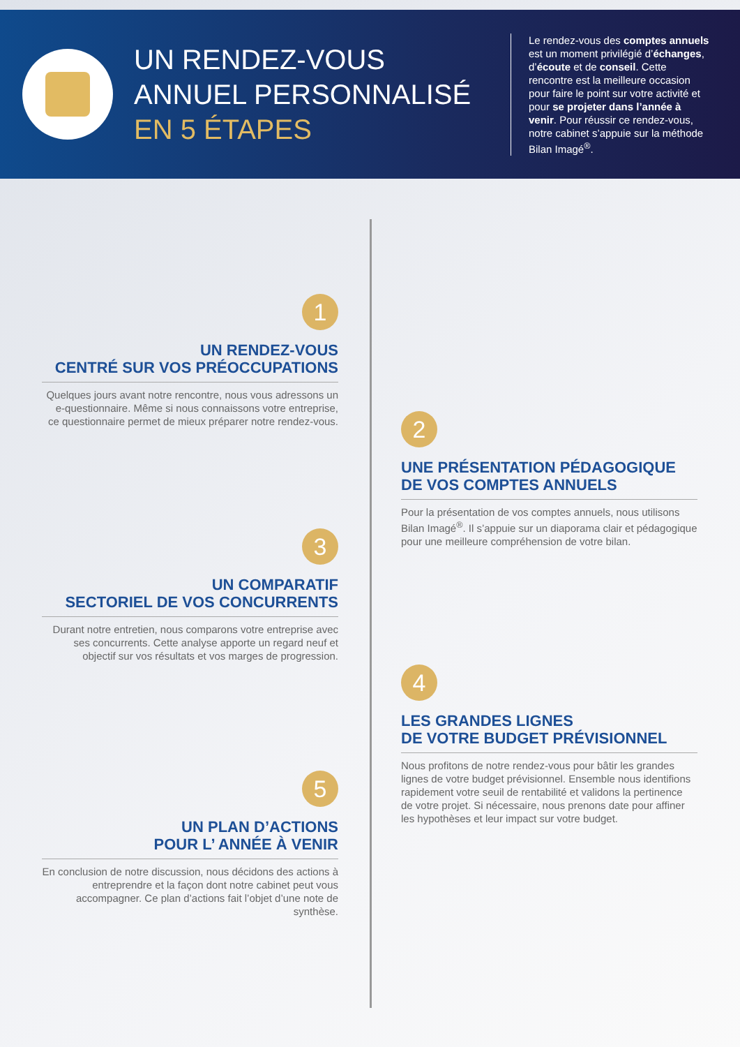UN RENDEZ-VOUS ANNUEL PERSONNALISÉ EN 5 ÉTAPES
Le rendez-vous des comptes annuels est un moment privilégié d’échanges, d’écoute et de conseil. Cette rencontre est la meilleure occasion pour faire le point sur votre activité et pour se projeter dans l’année à venir. Pour réussir ce rendez-vous, notre cabinet s’appuie sur la méthode Bilan Imagé<sup>®</sup>.
1
UN RENDEZ-VOUS
CENTRÉ SUR VOS PRÉOCCUPATIONS
Quelques jours avant notre rencontre, nous vous adressons un e-questionnaire. Même si nous connaissons votre entreprise,
ce questionnaire permet de mieux préparer notre rendez-vous.
2
UNE PRÉSENTATION PÉDAGOGIQUE
DE VOS COMPTES ANNUELS
Pour la présentation de vos comptes annuels, nous utilisons Bilan Imagé<sup>®</sup>. Il s’appuie sur un diaporama clair et pédagogique pour une meilleure compréhension de votre bilan.
3
UN COMPARATIF
SECTORIEL DE VOS CONCURRENTS
Durant notre entretien, nous comparons votre entreprise avec ses concurrents. Cette analyse apporte un regard neuf et objectif sur vos résultats et vos marges de progression.
4
LES GRANDES LIGNES
DE VOTRE BUDGET PRÉVISIONNEL
Nous profitons de notre rendez-vous pour bâtir les grandes lignes de votre budget prévisionnel. Ensemble nous identifions rapidement votre seuil de rentabilité et validons la pertinence
de votre projet. Si nécessaire, nous prenons date pour affiner les hypothèses et leur impact sur votre budget.
5
UN PLAN D’ACTIONS
POUR L’ ANNÉE À VENIR
En conclusion de notre discussion, nous décidons des actions à entreprendre et la façon dont notre cabinet peut vous accompagner. Ce plan d’actions fait l’objet d’une note de synthèse.